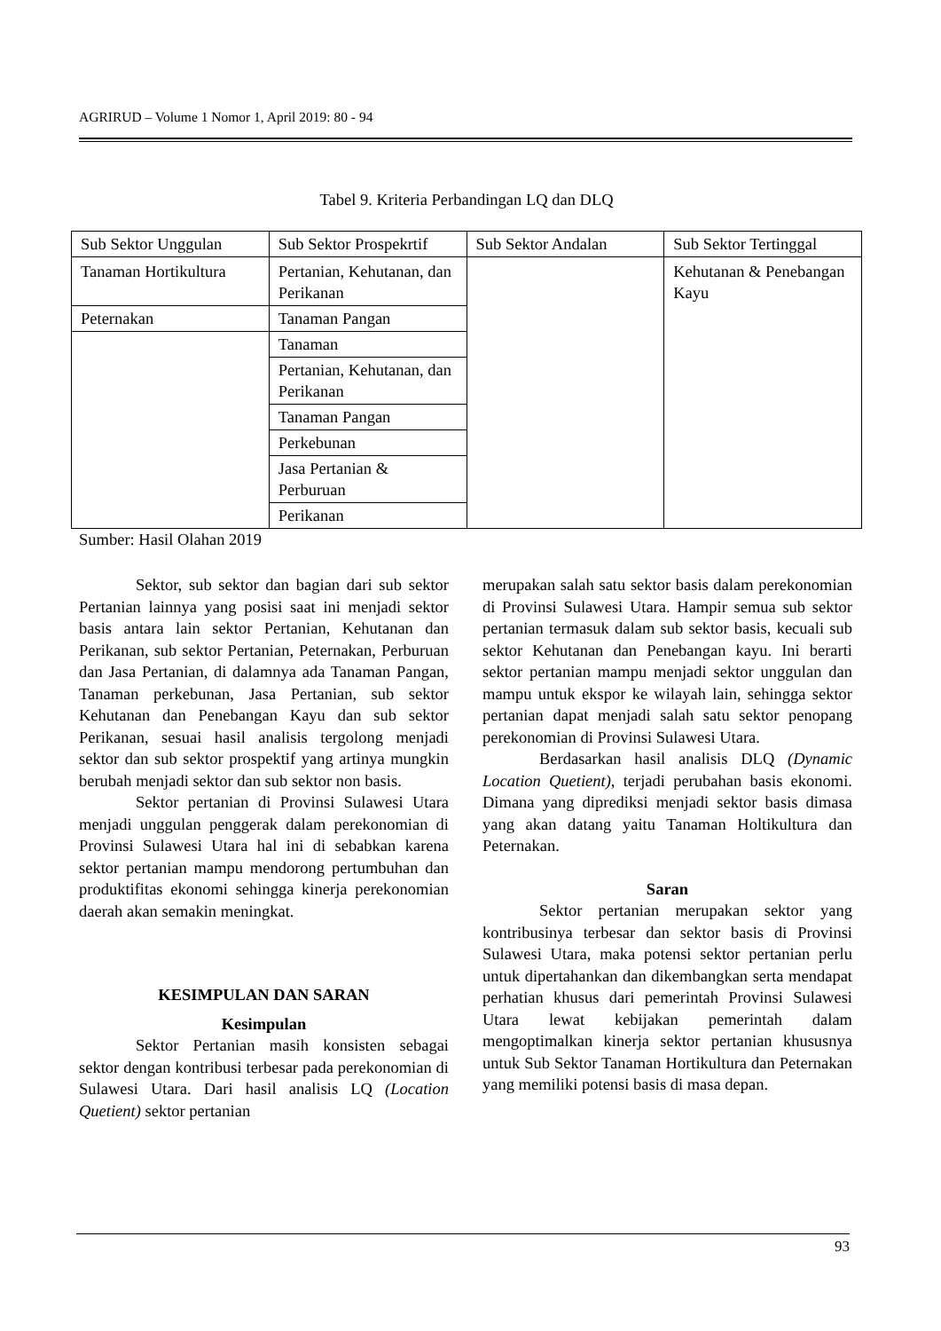AGRIRUD – Volume 1 Nomor 1, April 2019: 80 - 94
Tabel 9. Kriteria Perbandingan LQ dan DLQ
| Sub Sektor Unggulan | Sub Sektor Prospekrtif | Sub Sektor Andalan | Sub Sektor Tertinggal |
| Tanaman Hortikultura | Pertanian, Kehutanan, dan Perikanan | | Kehutanan & Penebangan Kayu |
| Peternakan | Tanaman Pangan | | |
| | Tanaman | | |
| | Pertanian, Kehutanan, dan Perikanan | | |
| | Tanaman Pangan | | |
| | Perkebunan | | |
| | Jasa Pertanian & Perburuan | | |
| | Perikanan | | |
Sumber: Hasil Olahan 2019
Sektor, sub sektor dan bagian dari sub sektor Pertanian lainnya yang posisi saat ini menjadi sektor basis antara lain sektor Pertanian, Kehutanan dan Perikanan, sub sektor Pertanian, Peternakan, Perburuan dan Jasa Pertanian, di dalamnya ada Tanaman Pangan, Tanaman perkebunan, Jasa Pertanian, sub sektor Kehutanan dan Penebangan Kayu dan sub sektor Perikanan, sesuai hasil analisis tergolong menjadi sektor dan sub sektor prospektif yang artinya mungkin berubah menjadi sektor dan sub sektor non basis.
Sektor pertanian di Provinsi Sulawesi Utara menjadi unggulan penggerak dalam perekonomian di Provinsi Sulawesi Utara hal ini di sebabkan karena sektor pertanian mampu mendorong pertumbuhan dan produktifitas ekonomi sehingga kinerja perekonomian daerah akan semakin meningkat.
KESIMPULAN DAN SARAN
Kesimpulan
Sektor Pertanian masih konsisten sebagai sektor dengan kontribusi terbesar pada perekonomian di Sulawesi Utara. Dari hasil analisis LQ (Location Quetient) sektor pertanian
merupakan salah satu sektor basis dalam perekonomian di Provinsi Sulawesi Utara. Hampir semua sub sektor pertanian termasuk dalam sub sektor basis, kecuali sub sektor Kehutanan dan Penebangan kayu. Ini berarti sektor pertanian mampu menjadi sektor unggulan dan mampu untuk ekspor ke wilayah lain, sehingga sektor pertanian dapat menjadi salah satu sektor penopang perekonomian di Provinsi Sulawesi Utara.
Berdasarkan hasil analisis DLQ (Dynamic Location Quetient), terjadi perubahan basis ekonomi. Dimana yang diprediksi menjadi sektor basis dimasa yang akan datang yaitu Tanaman Holtikultura dan Peternakan.
Saran
Sektor pertanian merupakan sektor yang kontribusinya terbesar dan sektor basis di Provinsi Sulawesi Utara, maka potensi sektor pertanian perlu untuk dipertahankan dan dikembangkan serta mendapat perhatian khusus dari pemerintah Provinsi Sulawesi Utara lewat kebijakan pemerintah dalam mengoptimalkan kinerja sektor pertanian khususnya untuk Sub Sektor Tanaman Hortikultura dan Peternakan yang memiliki potensi basis di masa depan.
93